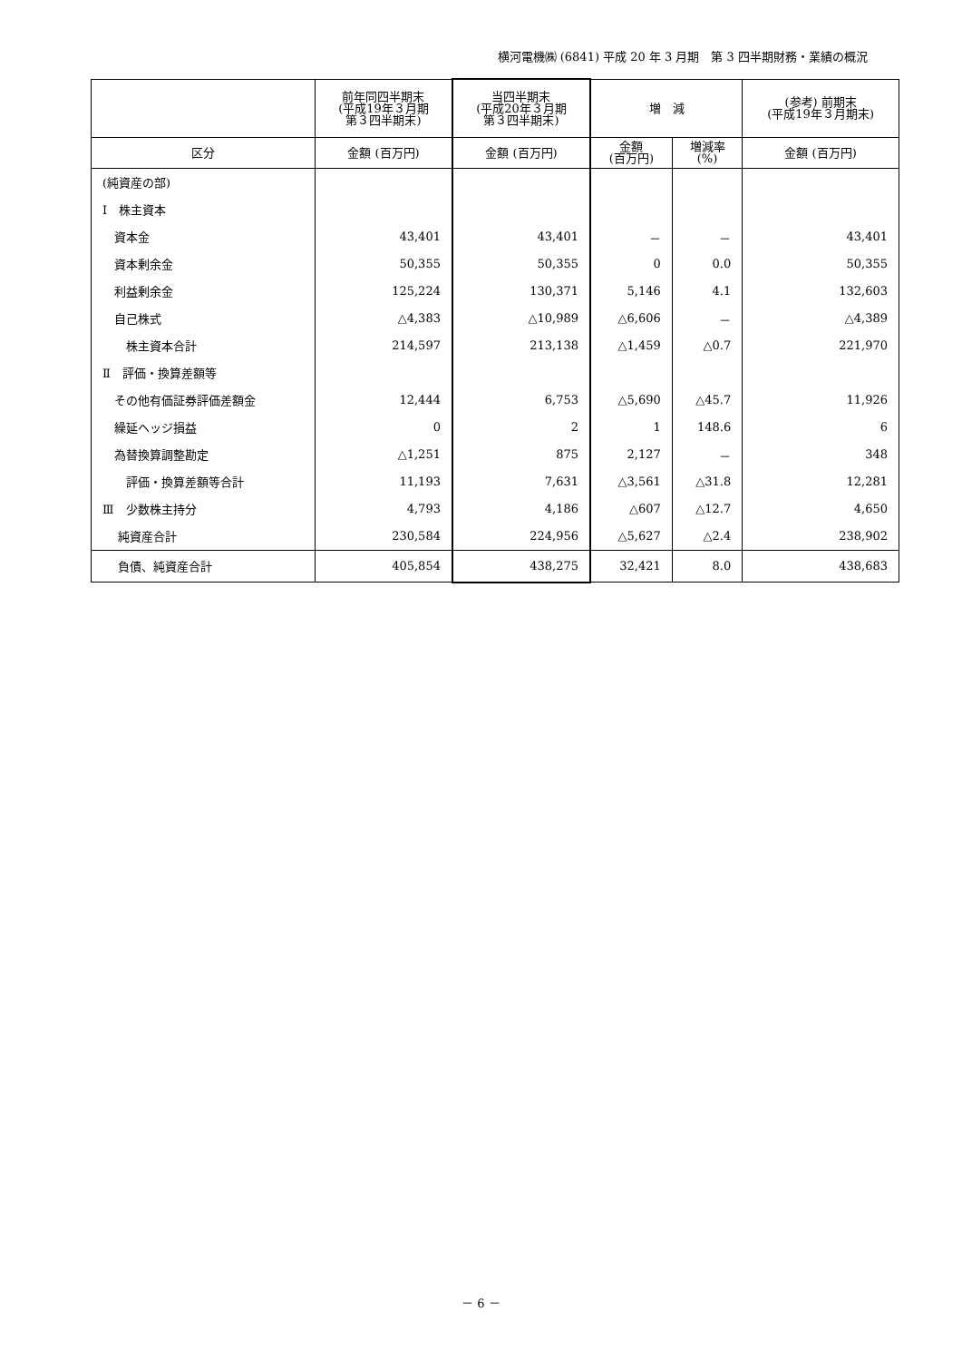横河電機㈱ (6841) 平成 20 年 3 月期　第 3 四半期財務・業績の概況
| | 前年同四半期末 (平成19年３月期 第３四半期末) | 当四半期末 (平成20年３月期 第３四半期末) | 増 減 | | (参考) 前期末 (平成19年３月期末) |
| --- | --- | --- | --- | --- | --- |
| 区分 | 金額 (百万円) | 金額 (百万円) | 金額 (百万円) | 増減率 (%) | 金額 (百万円) |
| (純資産の部) | | | | | |
| Ⅰ 株主資本 | | | | | |
| 資本金 | 43,401 | 43,401 | － | － | 43,401 |
| 資本剰余金 | 50,355 | 50,355 | 0 | 0.0 | 50,355 |
| 利益剰余金 | 125,224 | 130,371 | 5,146 | 4.1 | 132,603 |
| 自己株式 | △4,383 | △10,989 | △6,606 | － | △4,389 |
| 株主資本合計 | 214,597 | 213,138 | △1,459 | △0.7 | 221,970 |
| Ⅱ 評価・換算差額等 | | | | | |
| その他有価証券評価差額金 | 12,444 | 6,753 | △5,690 | △45.7 | 11,926 |
| 繰延ヘッジ損益 | 0 | 2 | 1 | 148.6 | 6 |
| 為替換算調整勘定 | △1,251 | 875 | 2,127 | － | 348 |
| 評価・換算差額等合計 | 11,193 | 7,631 | △3,561 | △31.8 | 12,281 |
| Ⅲ 少数株主持分 | 4,793 | 4,186 | △607 | △12.7 | 4,650 |
| 純資産合計 | 230,584 | 224,956 | △5,627 | △2.4 | 238,902 |
| 負債、純資産合計 | 405,854 | 438,275 | 32,421 | 8.0 | 438,683 |
－ 6 －